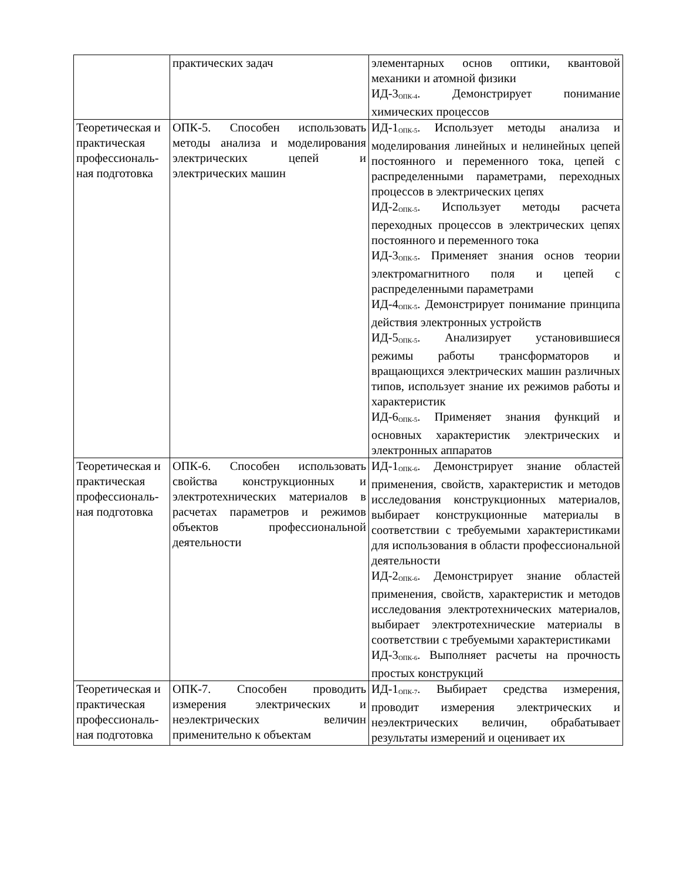| | практических задач | элементарных основ оптики, квантовой механики и атомной физики ИД-3<sub>ОПК-4</sub>. Демонстрирует понимание химических процессов |
| Теоретическая и практическая профессиональ­ная подготовка | ОПК-5. Способен использовать методы анализа и моделирования электрических цепей и электрических машин | ИД-1<sub>ОПК-5</sub>. Использует методы анализа и моделирования линейных и нелинейных цепей постоянного и переменного тока, цепей с распределенными параметрами, переходных процессов в электрических цепях ИД-2<sub>ОПК-5</sub>. Использует методы расчета переходных процессов в электрических цепях постоянного и переменного тока ИД-3<sub>ОПК-5</sub>. Применяет знания основ теории электромагнитного поля и цепей с распределенными параметрами ИД-4<sub>ОПК-5</sub>. Демонстрирует понимание принципа действия электронных устройств ИД-5<sub>ОПК-5</sub>. Анализирует установившиеся режимы работы трансформаторов и вращающихся электрических машин различных типов, использует знание их режимов работы и характеристик ИД-6<sub>ОПК-5</sub>. Применяет знания функций и основных характеристик электрических и электронных аппаратов |
| Теоретическая и практическая профессиональ­ная подготовка | ОПК-6. Способен использовать свойства конструкционных и электротехнических материалов в расчетах параметров и режимов объектов профессиональной деятельности | ИД-1<sub>ОПК-6</sub>. Демонстрирует знание областей применения, свойств, характеристик и методов исследования конструкционных материалов, выбирает конструкционные материалы в соответствии с требуемыми характеристиками для использования в области профессиональной деятельности ИД-2<sub>ОПК-6</sub>. Демонстрирует знание областей применения, свойств, характеристик и методов исследования электротехнических материалов, выбирает электротехнические материалы в соответствии с требуемыми характеристиками ИД-3<sub>ОПК-6</sub>. Выполняет расчеты на прочность простых конструкций |
| Теоретическая и практическая профессиональ­ная подготовка | ОПК-7. Способен проводить измерения электрических и неэлектрических величин применительно к объектам | ИД-1<sub>ОПК-7</sub>. Выбирает средства измерения, проводит измерения электрических и неэлектрических величин, обрабатывает результаты измерений и оценивает их |